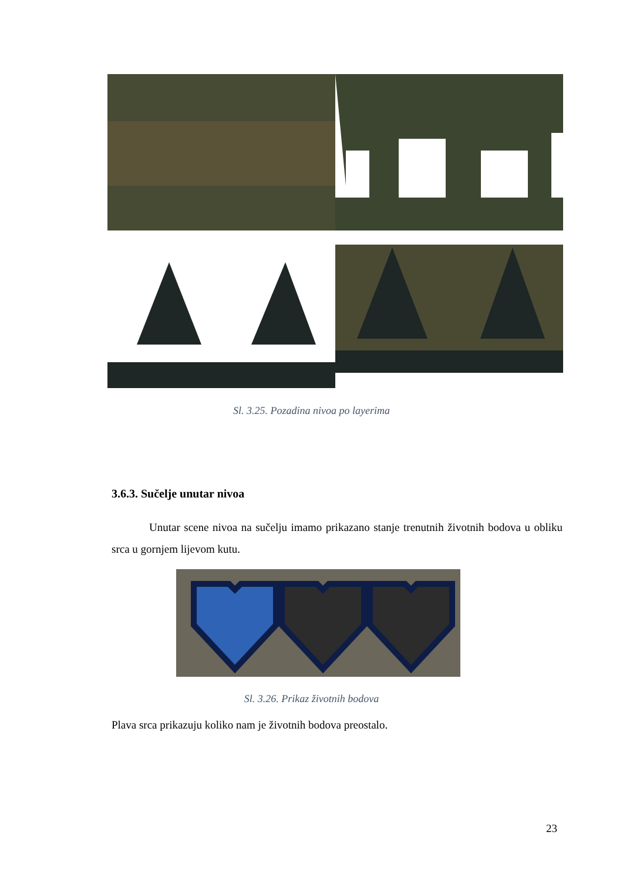Sl. 3.25. Pozadina nivoa po layerima
3.6.3. Sučelje unutar nivoa
Unutar scene nivoa na sučelju imamo prikazano stanje trenutnih životnih bodova u obliku srca u gornjem lijevom kutu.
Sl. 3.26. Prikaz životnih bodova
Plava srca prikazuju koliko nam je životnih bodova preostalo.
23